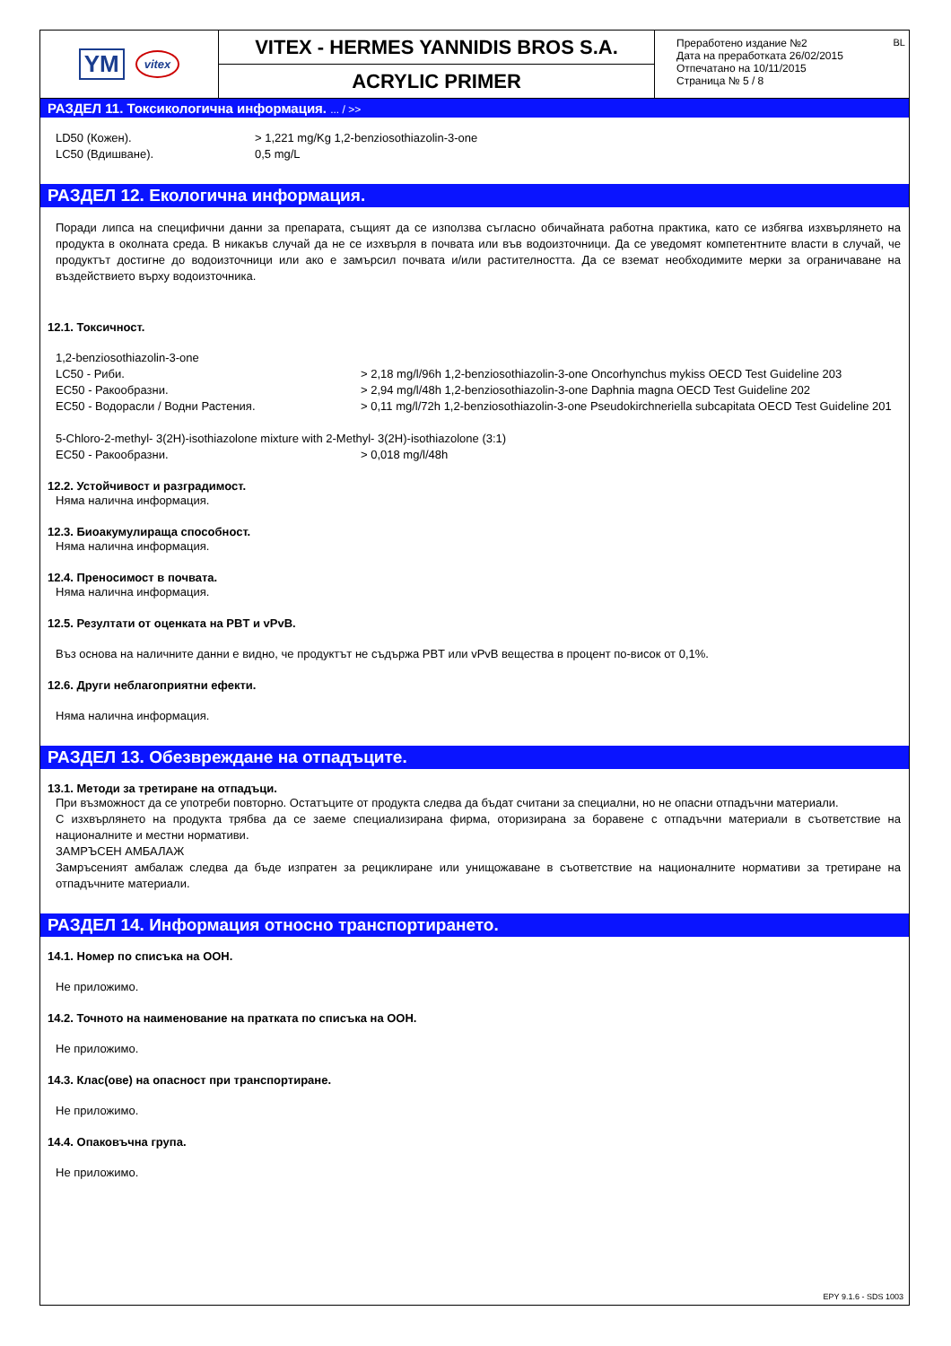YM vitex
VITEX - HERMES YANNIDIS BROS S.A.
ACRYLIC PRIMER
Преработено издание №2
Дата на преработката 26/02/2015
Отпечатано на 10/11/2015
Страница № 5 / 8
BL
РАЗДЕЛ 11. Токсикологична информация. ... / >>
LD50 (Кожен). > 1,221 mg/Kg 1,2-benziosothiazolin-3-one
LC50 (Вдишване). 0,5 mg/L
РАЗДЕЛ 12. Екологична информация.
Поради липса на специфични данни за препарата, същият да се използва съгласно обичайната работна практика, като се избягва изхвърлянето на продукта в околната среда. В никакъв случай да не се изхвърля в почвата или във водоизточници. Да се уведомят компетентните власти в случай, че продуктът достигне до водоизточници или ако е замърсил почвата и/или растителността. Да се вземат необходимите мерки за ограничаване на въздействието върху водоизточника.
12.1. Токсичност.
1,2-benziosothiazolin-3-one
LC50 - Риби. > 2,18 mg/l/96h 1,2-benziosothiazolin-3-one Oncorhynchus mykiss OECD Test Guideline 203
EC50 - Ракообразни. > 2,94 mg/l/48h 1,2-benziosothiazolin-3-one Daphnia magna OECD Test Guideline 202
EC50 - Водорасли / Водни Растения. > 0,11 mg/l/72h 1,2-benziosothiazolin-3-one Pseudokirchneriella subcapitata OECD Test Guideline 201
5-Chloro-2-methyl- 3(2H)-isothiazolone mixture with 2-Methyl- 3(2H)-isothiazolone (3:1)
EC50 - Ракообразни. > 0,018 mg/l/48h
12.2. Устойчивост и разградимост.
Няма налична информация.
12.3. Биоакумулираща способност.
Няма налична информация.
12.4. Преносимост в почвата.
Няма налична информация.
12.5. Резултати от оценката на PBT и vPvB.
Въз основа на наличните данни е видно, че продуктът не съдържа PBT или vPvB вещества в процент по-висок от 0,1%.
12.6. Други неблагоприятни ефекти.
Няма налична информация.
РАЗДЕЛ 13. Обезвреждане на отпадъците.
13.1. Методи за третиране на отпадъци.
При възможност да се употреби повторно. Остатъците от продукта следва да бъдат считани за специални, но не опасни отпадъчни материали.
С изхвърлянето на продукта трябва да се заеме специализирана фирма, оторизирана за боравене с отпадъчни материали в съответствие на националните и местни нормативи.
ЗАМРЪСЕН АМБАЛАЖ
Замръсеният амбалаж следва да бъде изпратен за рециклиране или унищожаване в съответствие на националните нормативи за третиране на отпадъчните материали.
РАЗДЕЛ 14. Информация относно транспортирането.
14.1. Номер по списъка на ООН.
Не приложимо.
14.2. Точното на наименование на пратката по списъка на ООН.
Не приложимо.
14.3. Клас(ове) на опасност при транспортиране.
Не приложимо.
14.4. Опаковъчна група.
Не приложимо.
EPY 9.1.6 - SDS 1003